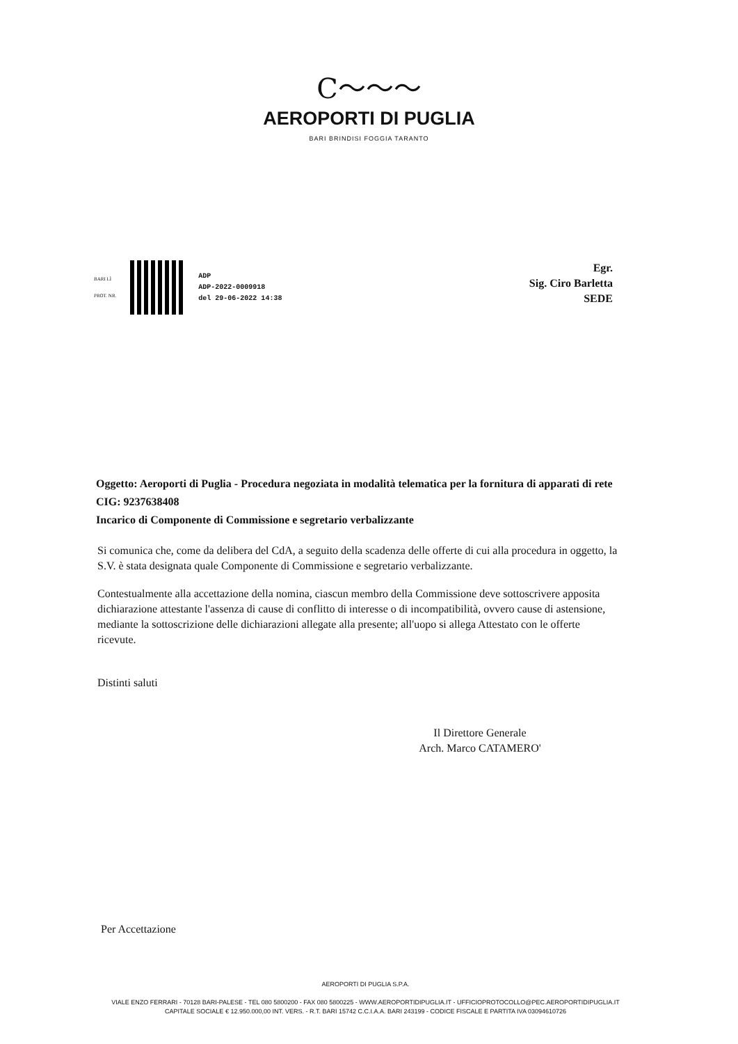C～～～
AEROPORTI DI PUGLIA
BARI BRINDISI FOGGIA TARANTO
BARI LÌ
PROT. NR.
ADP
ADP-2022-0009918
del 29-06-2022 14:38
Egr.
Sig. Ciro Barletta
SEDE
Oggetto: Aeroporti di Puglia - Procedura negoziata in modalità telematica per la fornitura di apparati di rete
CIG: 9237638408
Incarico di Componente di Commissione e segretario verbalizzante
Si comunica che, come da delibera del CdA, a seguito della scadenza delle offerte di cui alla procedura in oggetto, la S.V. è stata designata quale Componente di Commissione e segretario verbalizzante.
Contestualmente alla accettazione della nomina, ciascun membro della Commissione deve sottoscrivere apposita dichiarazione attestante l'assenza di cause di conflitto di interesse o di incompatibilità, ovvero cause di astensione, mediante la sottoscrizione delle dichiarazioni allegate alla presente; all'uopo si allega Attestato con le offerte ricevute.
Distinti saluti
Il Direttore Generale
Arch. Marco CATAMERO'
Per Accettazione
AEROPORTI DI PUGLIA S.P.A.
VIALE ENZO FERRARI - 70128 BARI-PALESE - TEL 080 5800200 - FAX 080 5800225 - WWW.AEROPORTIDIPUGLIA.IT - UFFICIOPROTOCOLLO@PEC.AEROPORTIDIPUGLIA.IT
CAPITALE SOCIALE € 12.950.000,00 INT. VERS. - R.T. BARI 15742 C.C.I.A.A. BARI 243199 - CODICE FISCALE E PARTITA IVA 03094610726